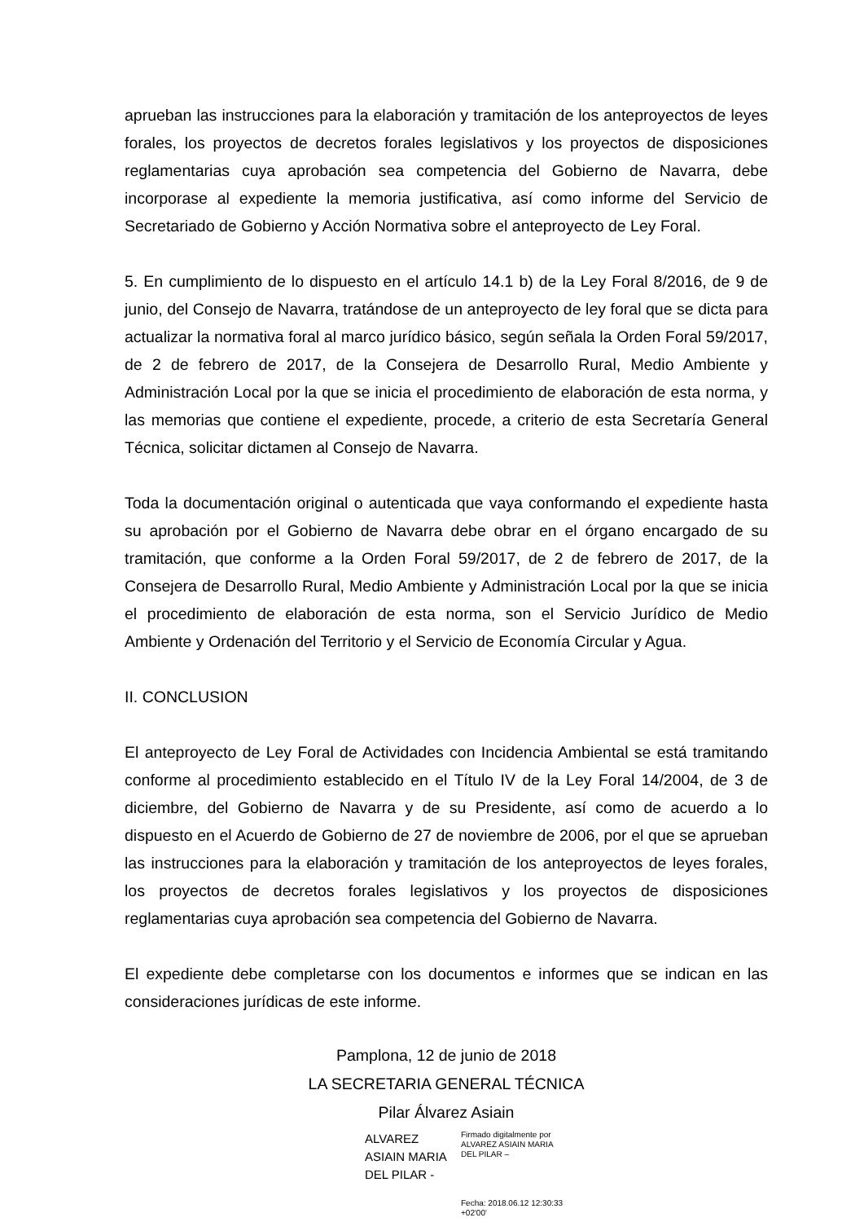aprueban las instrucciones para la elaboración y tramitación de los anteproyectos de leyes forales, los proyectos de decretos forales legislativos y los proyectos de disposiciones reglamentarias cuya aprobación sea competencia del Gobierno de Navarra, debe incorporase al expediente la memoria justificativa, así como informe del Servicio de Secretariado de Gobierno y Acción Normativa sobre el anteproyecto de Ley Foral.
5. En cumplimiento de lo dispuesto en el artículo 14.1 b) de la Ley Foral 8/2016, de 9 de junio, del Consejo de Navarra, tratándose de un anteproyecto de ley foral que se dicta para actualizar la normativa foral al marco jurídico básico, según señala la Orden Foral 59/2017, de 2 de febrero de 2017, de la Consejera de Desarrollo Rural, Medio Ambiente y Administración Local por la que se inicia el procedimiento de elaboración de esta norma, y las memorias que contiene el expediente, procede, a criterio de esta Secretaría General Técnica, solicitar dictamen al Consejo de Navarra.
Toda la documentación original o autenticada que vaya conformando el expediente hasta su aprobación por el Gobierno de Navarra debe obrar en el órgano encargado de su tramitación, que conforme a la Orden Foral 59/2017, de 2 de febrero de 2017, de la Consejera de Desarrollo Rural, Medio Ambiente y Administración Local por la que se inicia el procedimiento de elaboración de esta norma, son el Servicio Jurídico de Medio Ambiente y Ordenación del Territorio y el Servicio de Economía Circular y Agua.
II. CONCLUSION
El anteproyecto de Ley Foral de Actividades con Incidencia Ambiental se está tramitando conforme al procedimiento establecido en el Título IV de la Ley Foral 14/2004, de 3 de diciembre, del Gobierno de Navarra y de su Presidente, así como de acuerdo a lo dispuesto en el Acuerdo de Gobierno de 27 de noviembre de 2006, por el que se aprueban las instrucciones para la elaboración y tramitación de los anteproyectos de leyes forales, los proyectos de decretos forales legislativos y los proyectos de disposiciones reglamentarias cuya aprobación sea competencia del Gobierno de Navarra.
El expediente debe completarse con los documentos e informes que se indican en las consideraciones jurídicas de este informe.
Pamplona, 12 de junio de 2018
LA SECRETARIA GENERAL TÉCNICA
Pilar Álvarez Asiain
ALVAREZ
ASIAIN MARIA
DEL PILAR -
Firmado digitalmente por ALVAREZ ASIAIN MARIA DEL PILAR –
Fecha: 2018.06.12 12:30:33 +02'00'